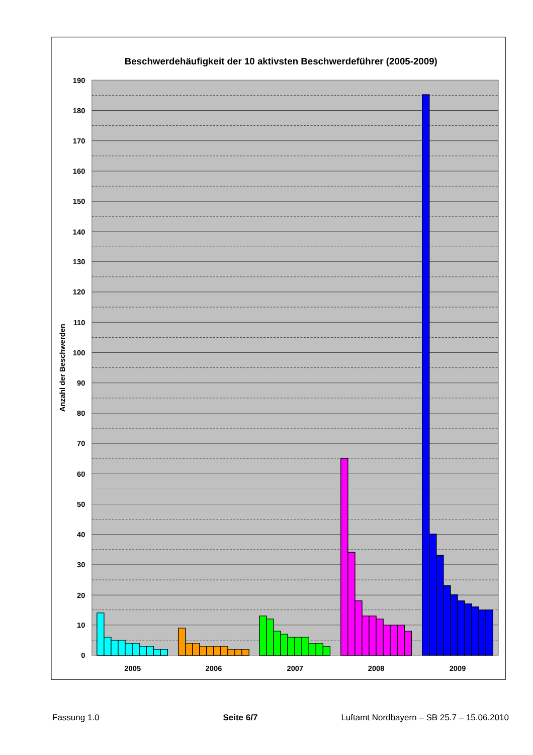Beschwerdehäufigkeit der 10 aktivsten Beschwerdeführer (2005-2009)
190
180
170
160
150
140
130
120
110
100
90
80
70
60
50
40
30
20
10
0
Anzahl der Beschwerden
2005
2006
2007
2008
2009
Fassung 1.0 Seite 6/7 Luftamt Nordbayern – SB 25.7 – 15.06.2010